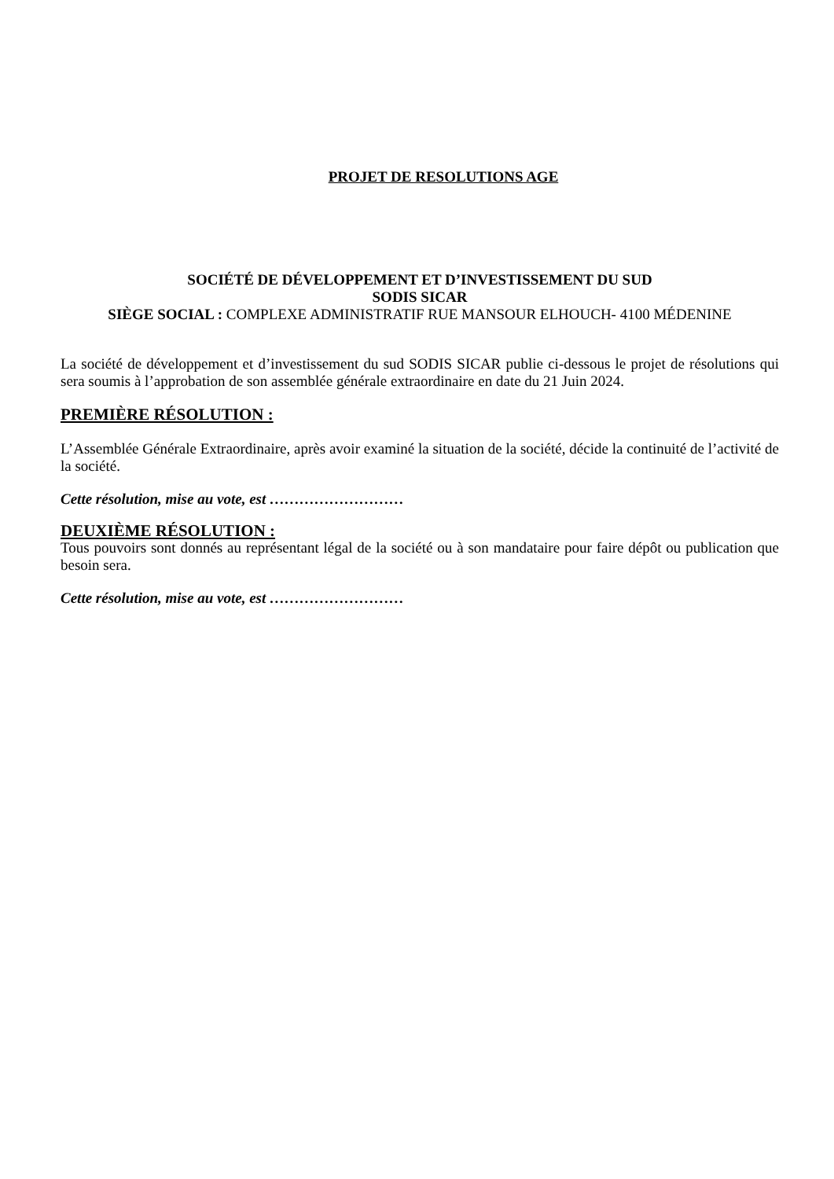PROJET DE RESOLUTIONS AGE
SOCIÉTÉ DE DÉVELOPPEMENT ET D’INVESTISSEMENT DU SUD
SODIS SICAR
SIÈGE SOCIAL : COMPLEXE ADMINISTRATIF RUE MANSOUR ELHOUCH- 4100 MÉDENINE
La société de développement et d’investissement du sud SODIS SICAR publie ci-dessous le projet de résolutions qui sera soumis à l’approbation de son assemblée générale extraordinaire en date du 21 Juin 2024.
PREMIÈRE RÉSOLUTION :
L’Assemblée Générale Extraordinaire, après avoir examiné la situation de la société, décide la continuité de l’activité de la société.
Cette résolution, mise au vote, est ………………………
DEUXIÈME RÉSOLUTION :
Tous pouvoirs sont donnés au représentant légal de la société ou à son mandataire pour faire dépôt ou publication que besoin sera.
Cette résolution, mise au vote, est ………………………